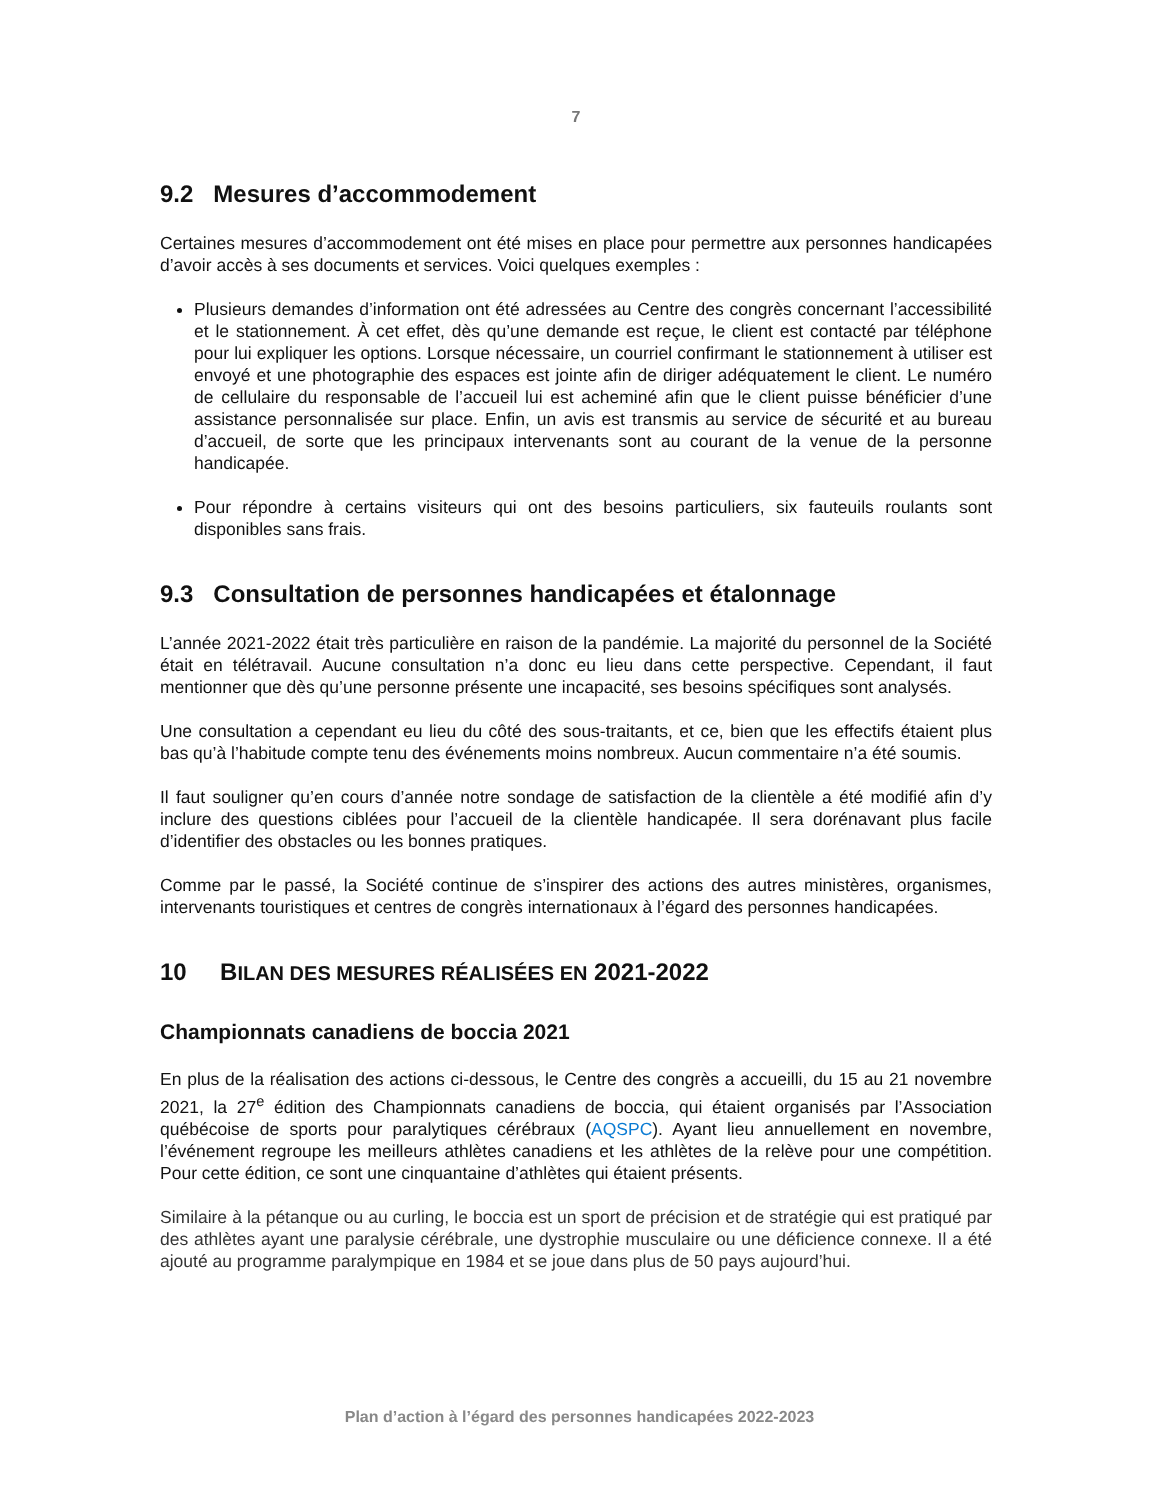7
9.2 Mesures d’accommodement
Certaines mesures d’accommodement ont été mises en place pour permettre aux personnes handicapées d’avoir accès à ses documents et services. Voici quelques exemples :
Plusieurs demandes d’information ont été adressées au Centre des congrès concernant l’accessibilité et le stationnement. À cet effet, dès qu’une demande est reçue, le client est contacté par téléphone pour lui expliquer les options. Lorsque nécessaire, un courriel confirmant le stationnement à utiliser est envoyé et une photographie des espaces est jointe afin de diriger adéquatement le client. Le numéro de cellulaire du responsable de l’accueil lui est acheminé afin que le client puisse bénéficier d’une assistance personnalisée sur place. Enfin, un avis est transmis au service de sécurité et au bureau d’accueil, de sorte que les principaux intervenants sont au courant de la venue de la personne handicapée.
Pour répondre à certains visiteurs qui ont des besoins particuliers, six fauteuils roulants sont disponibles sans frais.
9.3 Consultation de personnes handicapées et étalonnage
L’année 2021-2022 était très particulière en raison de la pandémie. La majorité du personnel de la Société était en télétravail. Aucune consultation n’a donc eu lieu dans cette perspective. Cependant, il faut mentionner que dès qu’une personne présente une incapacité, ses besoins spécifiques sont analysés.
Une consultation a cependant eu lieu du côté des sous-traitants, et ce, bien que les effectifs étaient plus bas qu’à l’habitude compte tenu des événements moins nombreux. Aucun commentaire n’a été soumis.
Il faut souligner qu’en cours d’année notre sondage de satisfaction de la clientèle a été modifié afin d’y inclure des questions ciblées pour l’accueil de la clientèle handicapée. Il sera dorénavant plus facile d’identifier des obstacles ou les bonnes pratiques.
Comme par le passé, la Société continue de s’inspirer des actions des autres ministères, organismes, intervenants touristiques et centres de congrès internationaux à l’égard des personnes handicapées.
10 BILAN DES MESURES RÉALISÉES EN 2021-2022
Championnats canadiens de boccia 2021
En plus de la réalisation des actions ci-dessous, le Centre des congrès a accueilli, du 15 au 21 novembre 2021, la 27<sup>e</sup> édition des Championnats canadiens de boccia, qui étaient organisés par l’Association québécoise de sports pour paralytiques cérébraux (AQSPC). Ayant lieu annuellement en novembre, l’événement regroupe les meilleurs athlètes canadiens et les athlètes de la relève pour une compétition. Pour cette édition, ce sont une cinquantaine d’athlètes qui étaient présents.
Similaire à la pétanque ou au curling, le boccia est un sport de précision et de stratégie qui est pratiqué par des athlètes ayant une paralysie cérébrale, une dystrophie musculaire ou une déficience connexe. Il a été ajouté au programme paralympique en 1984 et se joue dans plus de 50 pays aujourd’hui.
Plan d’action à l’égard des personnes handicapées 2022-2023